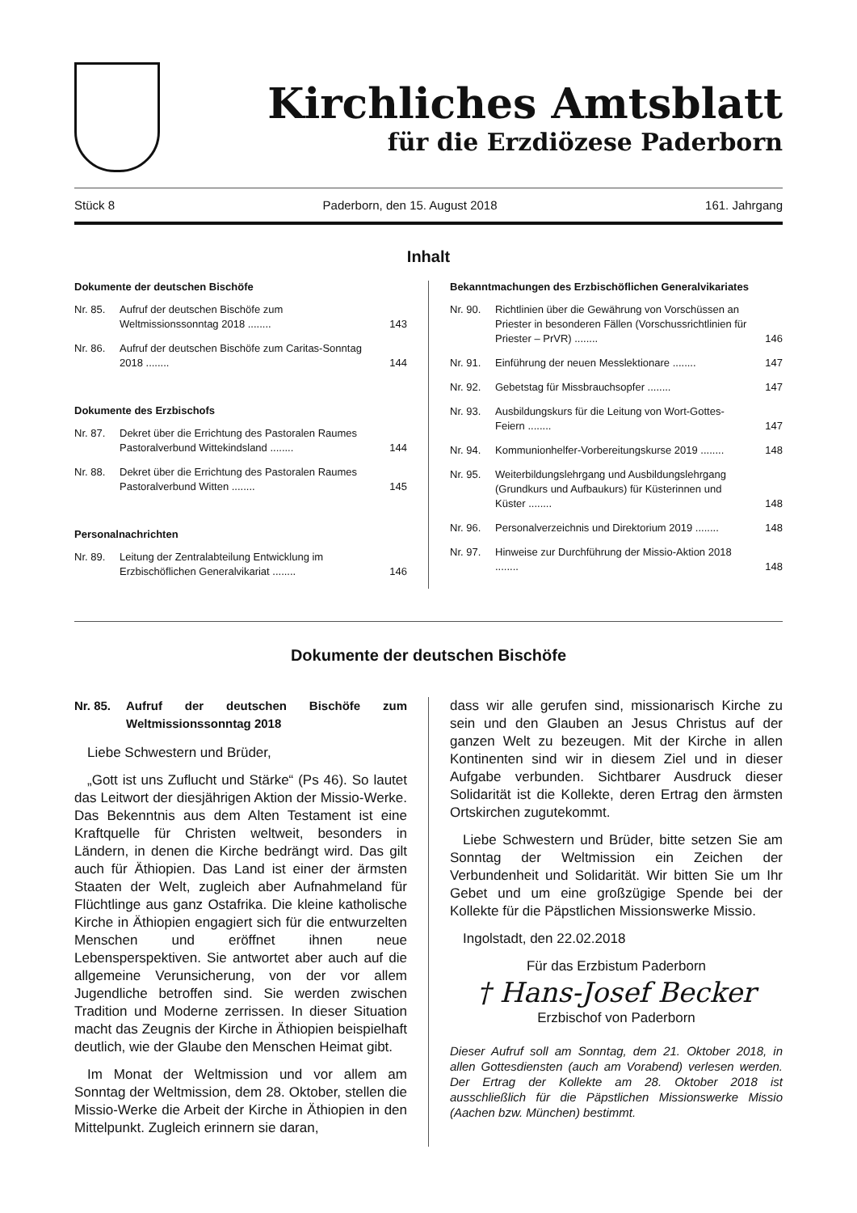Kirchliches Amtsblatt
für die Erzdiözese Paderborn
Stück 8 Paderborn, den 15. August 2018 161. Jahrgang
Inhalt
Dokumente der deutschen Bischöfe
Nr. 85. Aufruf der deutschen Bischöfe zum Weltmissionssonntag 2018 ........ 143
Nr. 86. Aufruf der deutschen Bischöfe zum Caritas-Sonntag 2018 ........ 144
Dokumente des Erzbischofs
Nr. 87. Dekret über die Errichtung des Pastoralen Raumes Pastoralverbund Wittekindsland ........ 144
Nr. 88. Dekret über die Errichtung des Pastoralen Raumes Pastoralverbund Witten ........ 145
Personalnachrichten
Nr. 89. Leitung der Zentralabteilung Entwicklung im Erzbischöflichen Generalvikariat ........ 146
Bekanntmachungen des Erzbischöflichen Generalvikariates
Nr. 90. Richtlinien über die Gewährung von Vorschüssen an Priester in besonderen Fällen (Vorschussrichtlinien für Priester – PrVR) ........ 146
Nr. 91. Einführung der neuen Messlektionare ........ 147
Nr. 92. Gebetstag für Missbrauchsopfer ........ 147
Nr. 93. Ausbildungskurs für die Leitung von Wort-Gottes-Feiern ........ 147
Nr. 94. Kommunionhelfer-Vorbereitungskurse 2019 ........ 148
Nr. 95. Weiterbildungslehrgang und Ausbildungslehrgang (Grundkurs und Aufbaukurs) für Küsterinnen und Küster ........ 148
Nr. 96. Personalverzeichnis und Direktorium 2019 ........ 148
Nr. 97. Hinweise zur Durchführung der Missio-Aktion 2018 ........ 148
Dokumente der deutschen Bischöfe
Nr. 85. Aufruf der deutschen Bischöfe zum Weltmissionssonntag 2018
Liebe Schwestern und Brüder,
„Gott ist uns Zuflucht und Stärke“ (Ps 46). So lautet das Leitwort der diesjährigen Aktion der Missio-Werke. Das Bekenntnis aus dem Alten Testament ist eine Kraftquelle für Christen weltweit, besonders in Ländern, in denen die Kirche bedrängt wird. Das gilt auch für Äthiopien. Das Land ist einer der ärmsten Staaten der Welt, zugleich aber Aufnahmeland für Flüchtlinge aus ganz Ostafrika. Die kleine katholische Kirche in Äthiopien engagiert sich für die entwurzelten Menschen und eröffnet ihnen neue Lebensperspektiven. Sie antwortet aber auch auf die allgemeine Verunsicherung, von der vor allem Jugendliche betroffen sind. Sie werden zwischen Tradition und Moderne zerrissen. In dieser Situation macht das Zeugnis der Kirche in Äthiopien beispielhaft deutlich, wie der Glaube den Menschen Heimat gibt.
Im Monat der Weltmission und vor allem am Sonntag der Weltmission, dem 28. Oktober, stellen die Missio-Werke die Arbeit der Kirche in Äthiopien in den Mittelpunkt. Zugleich erinnern sie daran,
dass wir alle gerufen sind, missionarisch Kirche zu sein und den Glauben an Jesus Christus auf der ganzen Welt zu bezeugen. Mit der Kirche in allen Kontinenten sind wir in diesem Ziel und in dieser Aufgabe verbunden. Sichtbarer Ausdruck dieser Solidarität ist die Kollekte, deren Ertrag den ärmsten Ortskirchen zugutekommt.
Liebe Schwestern und Brüder, bitte setzen Sie am Sonntag der Weltmission ein Zeichen der Verbundenheit und Solidarität. Wir bitten Sie um Ihr Gebet und um eine großzügige Spende bei der Kollekte für die Päpstlichen Missionswerke Missio.
Ingolstadt, den 22.02.2018
Für das Erzbistum Paderborn
† Hans-Josef Becker
Erzbischof von Paderborn
Dieser Aufruf soll am Sonntag, dem 21. Oktober 2018, in allen Gottesdiensten (auch am Vorabend) verlesen werden. Der Ertrag der Kollekte am 28. Oktober 2018 ist ausschließlich für die Päpstlichen Missionswerke Missio (Aachen bzw. München) bestimmt.